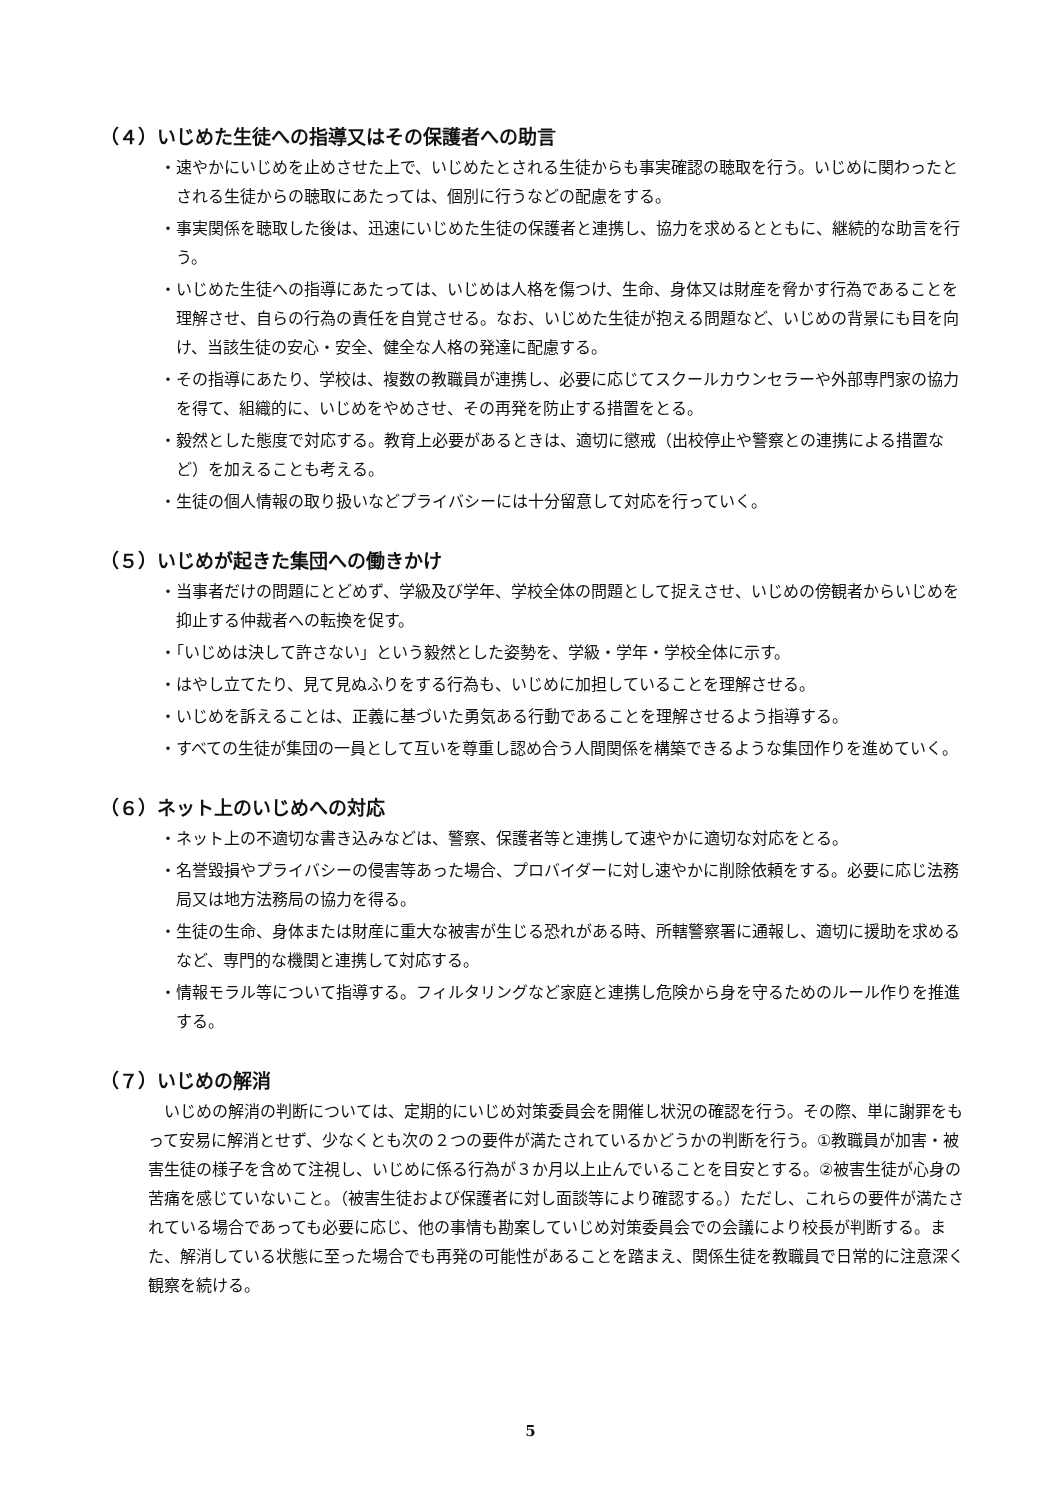（４）いじめた生徒への指導又はその保護者への助言
・速やかにいじめを止めさせた上で、いじめたとされる生徒からも事実確認の聴取を行う。いじめに関わったとされる生徒からの聴取にあたっては、個別に行うなどの配慮をする。
・事実関係を聴取した後は、迅速にいじめた生徒の保護者と連携し、協力を求めるとともに、継続的な助言を行う。
・いじめた生徒への指導にあたっては、いじめは人格を傷つけ、生命、身体又は財産を脅かす行為であることを理解させ、自らの行為の責任を自覚させる。なお、いじめた生徒が抱える問題など、いじめの背景にも目を向け、当該生徒の安心・安全、健全な人格の発達に配慮する。
・その指導にあたり、学校は、複数の教職員が連携し、必要に応じてスクールカウンセラーや外部専門家の協力を得て、組織的に、いじめをやめさせ、その再発を防止する措置をとる。
・毅然とした態度で対応する。教育上必要があるときは、適切に懲戒（出校停止や警察との連携による措置など）を加えることも考える。
・生徒の個人情報の取り扱いなどプライバシーには十分留意して対応を行っていく。
（５）いじめが起きた集団への働きかけ
・当事者だけの問題にとどめず、学級及び学年、学校全体の問題として捉えさせ、いじめの傍観者からいじめを抑止する仲裁者への転換を促す。
・「いじめは決して許さない」という毅然とした姿勢を、学級・学年・学校全体に示す。
・はやし立てたり、見て見ぬふりをする行為も、いじめに加担していることを理解させる。
・いじめを訴えることは、正義に基づいた勇気ある行動であることを理解させるよう指導する。
・すべての生徒が集団の一員として互いを尊重し認め合う人間関係を構築できるような集団作りを進めていく。
（６）ネット上のいじめへの対応
・ネット上の不適切な書き込みなどは、警察、保護者等と連携して速やかに適切な対応をとる。
・名誉毀損やプライバシーの侵害等あった場合、プロバイダーに対し速やかに削除依頼をする。必要に応じ法務局又は地方法務局の協力を得る。
・生徒の生命、身体または財産に重大な被害が生じる恐れがある時、所轄警察署に通報し、適切に援助を求めるなど、専門的な機関と連携して対応する。
・情報モラル等について指導する。フィルタリングなど家庭と連携し危険から身を守るためのルール作りを推進する。
（７）いじめの解消
いじめの解消の判断については、定期的にいじめ対策委員会を開催し状況の確認を行う。その際、単に謝罪をもって安易に解消とせず、少なくとも次の２つの要件が満たされているかどうかの判断を行う。①教職員が加害・被害生徒の様子を含めて注視し、いじめに係る行為が３か月以上止んでいることを目安とする。②被害生徒が心身の苦痛を感じていないこと。（被害生徒および保護者に対し面談等により確認する。）ただし、これらの要件が満たされている場合であっても必要に応じ、他の事情も勘案していじめ対策委員会での会議により校長が判断する。また、解消している状態に至った場合でも再発の可能性があることを踏まえ、関係生徒を教職員で日常的に注意深く観察を続ける。
5